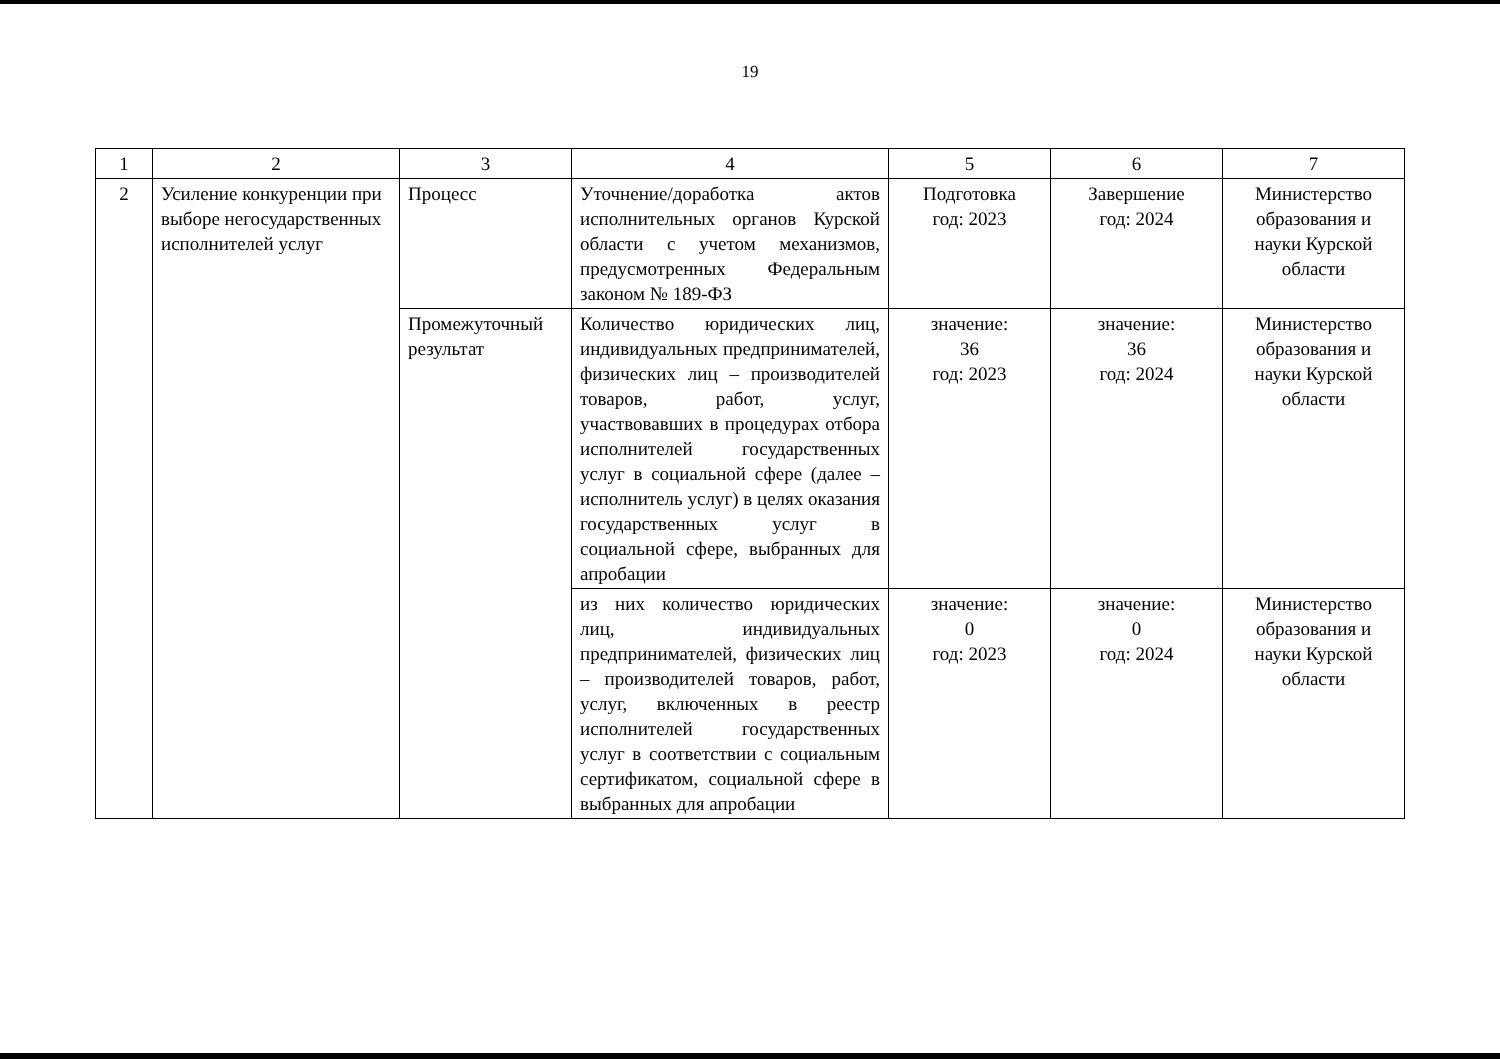19
| 1 | 2 | 3 | 4 | 5 | 6 | 7 |
| 2 | Усиление конкуренции при выборе негосударственных исполнителей услуг | Процесс | Уточнение/доработка актов исполнительных органов Курской области с учетом механизмов, предусмотренных Федеральным законом № 189-ФЗ | Подготовка год: 2023 | Завершение год: 2024 | Министерство образования и науки Курской области |
| | | Промежуточный результат | Количество юридических лиц, индивидуальных предпринимателей, физических лиц – производителей товаров, работ, услуг, участвовавших в процедурах отбора исполнителей государственных услуг в социальной сфере (далее – исполнитель услуг) в целях оказания государственных услуг в социальной сфере, выбранных для апробации | значение: 36 год: 2023 | значение: 36 год: 2024 | Министерство образования и науки Курской области |
| | | | из них количество юридических лиц, индивидуальных предпринимателей, физических лиц – производителей товаров, работ, услуг, включенных в реестр исполнителей государственных услуг в соответствии с социальным сертификатом, социальной сфере в выбранных для апробации | значение: 0 год: 2023 | значение: 0 год: 2024 | Министерство образования и науки Курской области |